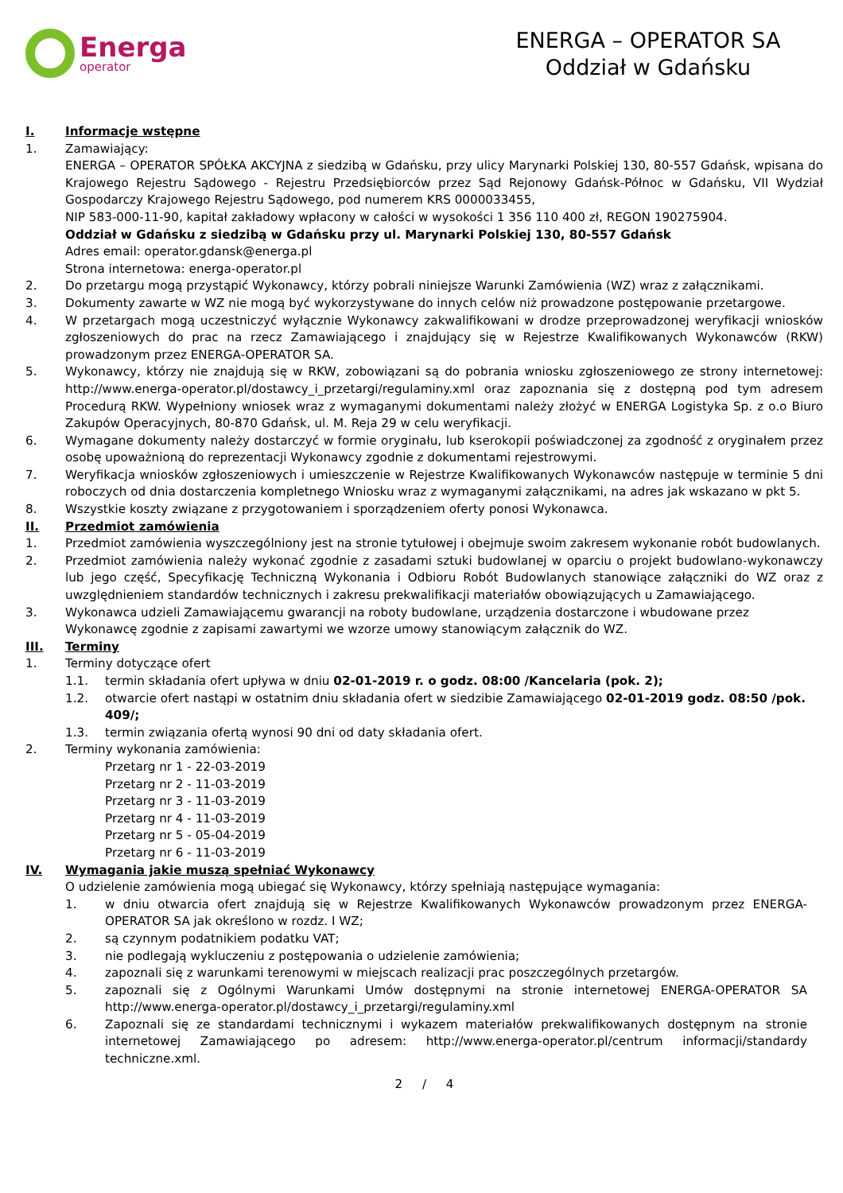Energa
operator
ENERGA – OPERATOR SA
Oddział w Gdańsku
I. Informacje wstępne
1. Zamawiający:
ENERGA – OPERATOR SPÓŁKA AKCYJNA z siedzibą w Gdańsku, przy ulicy Marynarki Polskiej 130, 80-557 Gdańsk, wpisana do Krajowego Rejestru Sądowego - Rejestru Przedsiębiorców przez Sąd Rejonowy Gdańsk-Północ w Gdańsku, VII Wydział Gospodarczy Krajowego Rejestru Sądowego, pod numerem KRS 0000033455,
NIP 583-000-11-90, kapitał zakładowy wpłacony w całości w wysokości 1 356 110 400 zł, REGON 190275904.
Oddział w Gdańsku z siedzibą w Gdańsku przy ul. Marynarki Polskiej 130, 80-557 Gdańsk
Adres email: operator.gdansk@energa.pl
Strona internetowa: energa-operator.pl
2. Do przetargu mogą przystąpić Wykonawcy, którzy pobrali niniejsze Warunki Zamówienia (WZ) wraz z załącznikami.
3. Dokumenty zawarte w WZ nie mogą być wykorzystywane do innych celów niż prowadzone postępowanie przetargowe.
4. W przetargach mogą uczestniczyć wyłącznie Wykonawcy zakwalifikowani w drodze przeprowadzonej weryfikacji wniosków zgłoszeniowych do prac na rzecz Zamawiającego i znajdujący się w Rejestrze Kwalifikowanych Wykonawców (RKW) prowadzonym przez ENERGA-OPERATOR SA.
5. Wykonawcy, którzy nie znajdują się w RKW, zobowiązani są do pobrania wniosku zgłoszeniowego ze strony internetowej: http://www.energa-operator.pl/dostawcy_i_przetargi/regulaminy.xml oraz zapoznania się z dostępną pod tym adresem Procedurą RKW. Wypełniony wniosek wraz z wymaganymi dokumentami należy złożyć w ENERGA Logistyka Sp. z o.o Biuro Zakupów Operacyjnych, 80-870 Gdańsk, ul. M. Reja 29 w celu weryfikacji.
6. Wymagane dokumenty należy dostarczyć w formie oryginału, lub kserokopii poświadczonej za zgodność z oryginałem przez osobę upoważnioną do reprezentacji Wykonawcy zgodnie z dokumentami rejestrowymi.
7. Weryfikacja wniosków zgłoszeniowych i umieszczenie w Rejestrze Kwalifikowanych Wykonawców następuje w terminie 5 dni roboczych od dnia dostarczenia kompletnego Wniosku wraz z wymaganymi załącznikami, na adres jak wskazano w pkt 5.
8. Wszystkie koszty związane z przygotowaniem i sporządzeniem oferty ponosi Wykonawca.
II. Przedmiot zamówienia
1. Przedmiot zamówienia wyszczególniony jest na stronie tytułowej i obejmuje swoim zakresem wykonanie robót budowlanych.
2. Przedmiot zamówienia należy wykonać zgodnie z zasadami sztuki budowlanej w oparciu o projekt budowlano-wykonawczy lub jego część, Specyfikację Techniczną Wykonania i Odbioru Robót Budowlanych stanowiące załączniki do WZ oraz z uwzględnieniem standardów technicznych i zakresu prekwalifikacji materiałów obowiązujących u Zamawiającego.
3. Wykonawca udzieli Zamawiającemu gwarancji na roboty budowlane, urządzenia dostarczone i wbudowane przez Wykonawcę zgodnie z zapisami zawartymi we wzorze umowy stanowiącym załącznik do WZ.
III. Terminy
1. Terminy dotyczące ofert
1.1. termin składania ofert upływa w dniu 02-01-2019 r. o godz. 08:00 /Kancelaria (pok. 2);
1.2. otwarcie ofert nastąpi w ostatnim dniu składania ofert w siedzibie Zamawiającego 02-01-2019 godz. 08:50 /pok. 409/;
1.3. termin związania ofertą wynosi 90 dni od daty składania ofert.
2. Terminy wykonania zamówienia:
Przetarg nr 1 - 22-03-2019
Przetarg nr 2 - 11-03-2019
Przetarg nr 3 - 11-03-2019
Przetarg nr 4 - 11-03-2019
Przetarg nr 5 - 05-04-2019
Przetarg nr 6 - 11-03-2019
IV. Wymagania jakie muszą spełniać Wykonawcy
O udzielenie zamówienia mogą ubiegać się Wykonawcy, którzy spełniają następujące wymagania:
1. w dniu otwarcia ofert znajdują się w Rejestrze Kwalifikowanych Wykonawców prowadzonym przez ENERGA-OPERATOR SA jak określono w rozdz. I WZ;
2. są czynnym podatnikiem podatku VAT;
3. nie podlegają wykluczeniu z postępowania o udzielenie zamówienia;
4. zapoznali się z warunkami terenowymi w miejscach realizacji prac poszczególnych przetargów.
5. zapoznali się z Ogólnymi Warunkami Umów dostępnymi na stronie internetowej ENERGA-OPERATOR SA http://www.energa-operator.pl/dostawcy_i_przetargi/regulaminy.xml
6. Zapoznali się ze standardami technicznymi i wykazem materiałów prekwalifikowanych dostępnym na stronie internetowej Zamawiającego po adresem: http://www.energa-operator.pl/centrum informacji/standardy techniczne.xml.
2 / 4